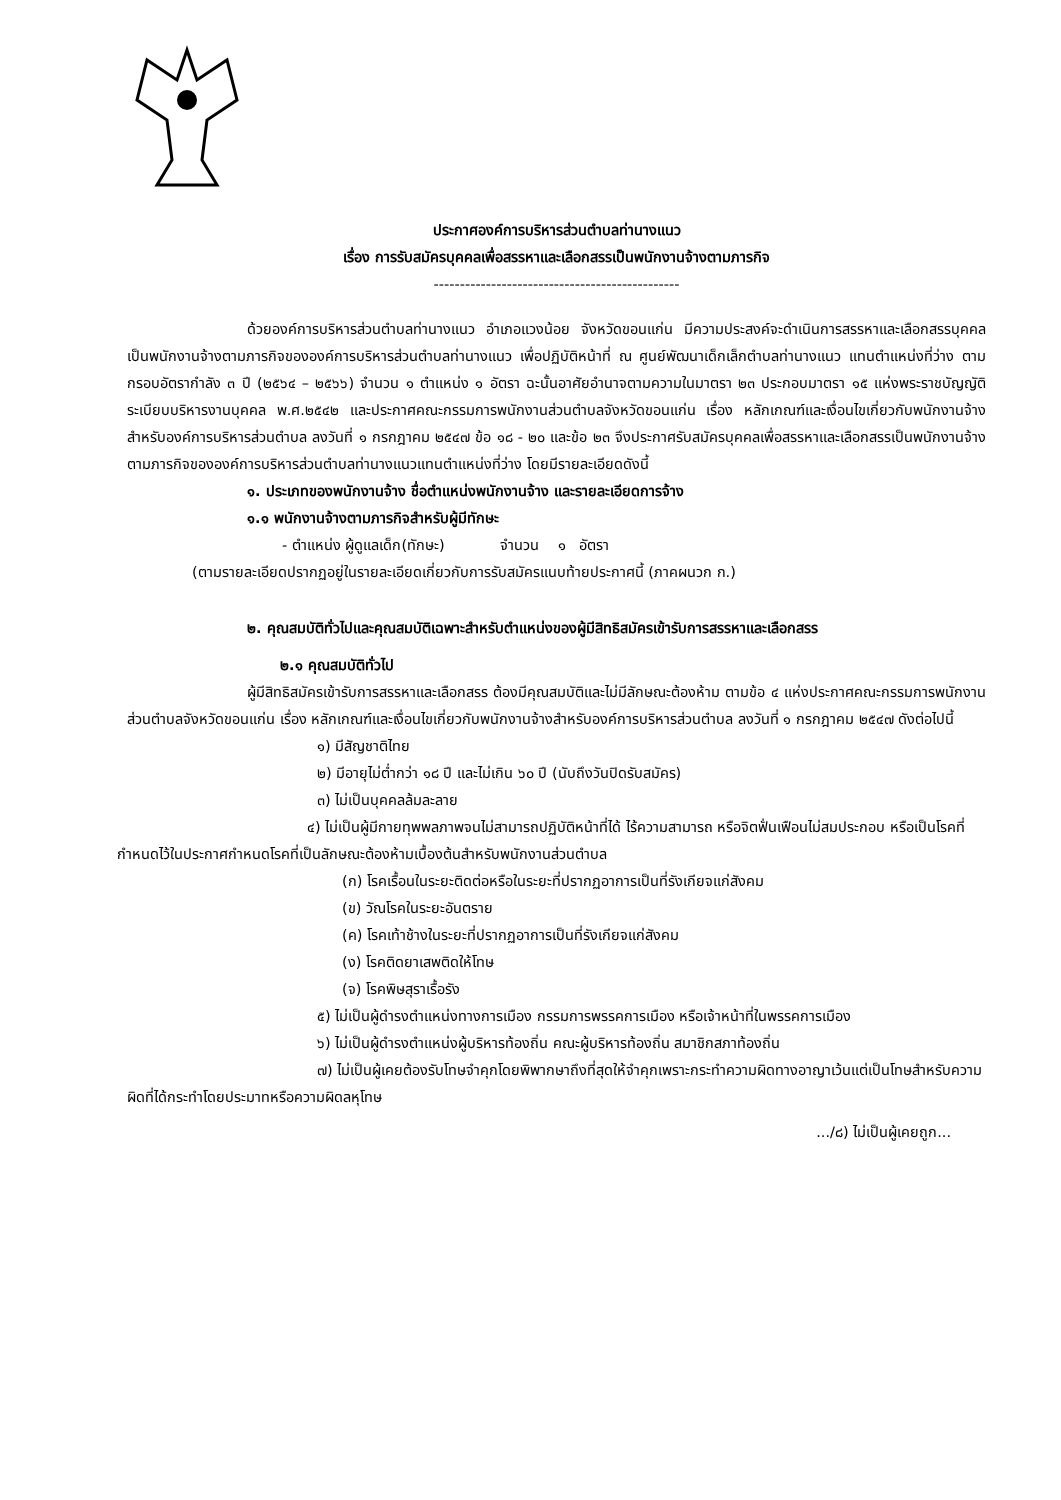ประกาศองค์การบริหารส่วนตำบลท่านางแนว
เรื่อง การรับสมัครบุคคลเพื่อสรรหาและเลือกสรรเป็นพนักงานจ้างตามภารกิจ
-----------------------------------------------
ด้วยองค์การบริหารส่วนตำบลท่านางแนว อำเภอแวงน้อย จังหวัดขอนแก่น มีความประสงค์จะดำเนินการสรรหาและเลือกสรรบุคคลเป็นพนักงานจ้างตามภารกิจขององค์การบริหารส่วนตำบลท่านางแนว เพื่อปฏิบัติหน้าที่ ณ ศูนย์พัฒนาเด็กเล็กตำบลท่านางแนว แทนตำแหน่งที่ว่าง ตามกรอบอัตรากำลัง ๓ ปี (๒๕๖๔ – ๒๕๖๖) จำนวน ๑ ตำแหน่ง ๑ อัตรา ฉะนั้นอาศัยอำนาจตามความในมาตรา ๒๓ ประกอบมาตรา ๑๕ แห่งพระราชบัญญัติระเบียบบริหารงานบุคคล พ.ศ.๒๕๔๒ และประกาศคณะกรรมการพนักงานส่วนตำบลจังหวัดขอนแก่น เรื่อง หลักเกณฑ์และเงื่อนไขเกี่ยวกับพนักงานจ้างสำหรับองค์การบริหารส่วนตำบล ลงวันที่ ๑ กรกฎาคม ๒๕๔๗ ข้อ ๑๘ - ๒๐ และข้อ ๒๓ จึงประกาศรับสมัครบุคคลเพื่อสรรหาและเลือกสรรเป็นพนักงานจ้างตามภารกิจขององค์การบริหารส่วนตำบลท่านางแนวแทนตำแหน่งที่ว่าง โดยมีรายละเอียดดังนี้
๑. ประเภทของพนักงานจ้าง ชื่อตำแหน่งพนักงานจ้าง และรายละเอียดการจ้าง
๑.๑ พนักงานจ้างตามภารกิจสำหรับผู้มีทักษะ
- ตำแหน่ง ผู้ดูแลเด็ก(ทักษะ) จำนวน ๑ อัตรา
(ตามรายละเอียดปรากฏอยู่ในรายละเอียดเกี่ยวกับการรับสมัครแนบท้ายประกาศนี้ (ภาคผนวก ก.)
๒. คุณสมบัติทั่วไปและคุณสมบัติเฉพาะสำหรับตำแหน่งของผู้มีสิทธิสมัครเข้ารับการสรรหาและเลือกสรร
๒.๑ คุณสมบัติทั่วไป
ผู้มีสิทธิสมัครเข้ารับการสรรหาและเลือกสรร ต้องมีคุณสมบัติและไม่มีลักษณะต้องห้าม ตามข้อ ๔ แห่งประกาศคณะกรรมการพนักงานส่วนตำบลจังหวัดขอนแก่น เรื่อง หลักเกณฑ์และเงื่อนไขเกี่ยวกับพนักงานจ้างสำหรับองค์การบริหารส่วนตำบล ลงวันที่ ๑ กรกฎาคม ๒๕๔๗ ดังต่อไปนี้
๑) มีสัญชาติไทย
๒) มีอายุไม่ต่ำกว่า ๑๘ ปี และไม่เกิน ๖๐ ปี (นับถึงวันปิดรับสมัคร)
๓) ไม่เป็นบุคคลล้มละลาย
๔) ไม่เป็นผู้มีกายทุพพลภาพจนไม่สามารถปฏิบัติหน้าที่ได้ ไร้ความสามารถ หรือจิตฟั่นเฟือนไม่สมประกอบ หรือเป็นโรคที่กำหนดไว้ในประกาศกำหนดโรคที่เป็นลักษณะต้องห้ามเบื้องต้นสำหรับพนักงานส่วนตำบล
(ก) โรคเรื้อนในระยะติดต่อหรือในระยะที่ปรากฏอาการเป็นที่รังเกียจแก่สังคม
(ข) วัณโรคในระยะอันตราย
(ค) โรคเท้าช้างในระยะที่ปรากฏอาการเป็นที่รังเกียจแก่สังคม
(ง) โรคติดยาเสพติดให้โทษ
(จ) โรคพิษสุราเรื้อรัง
๕) ไม่เป็นผู้ดำรงตำแหน่งทางการเมือง กรรมการพรรคการเมือง หรือเจ้าหน้าที่ในพรรคการเมือง
๖) ไม่เป็นผู้ดำรงตำแหน่งผู้บริหารท้องถิ่น คณะผู้บริหารท้องถิ่น สมาชิกสภาท้องถิ่น
๗) ไม่เป็นผู้เคยต้องรับโทษจำคุกโดยพิพากษาถึงที่สุดให้จำคุกเพราะกระทำความผิดทางอาญาเว้นแต่เป็นโทษสำหรับความผิดที่ได้กระทำโดยประมาทหรือความผิดลหุโทษ
.../๘) ไม่เป็นผู้เคยถูก...